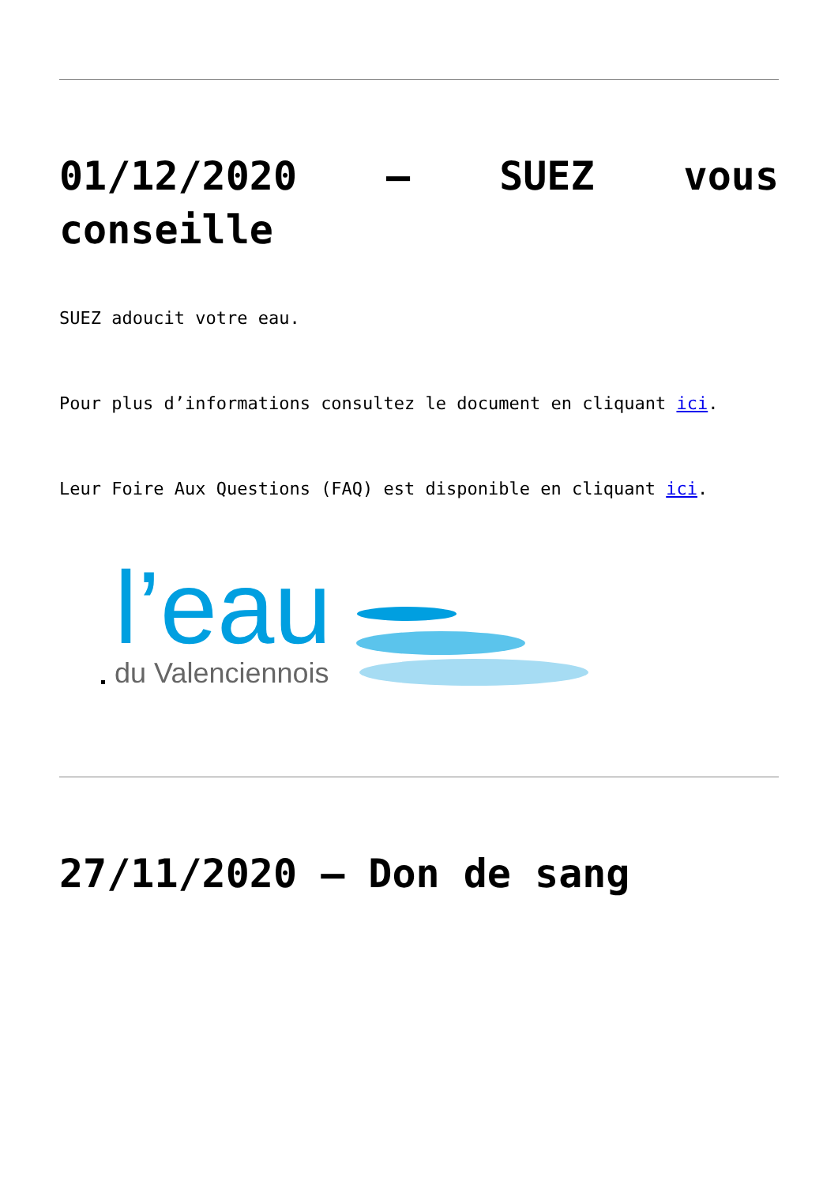01/12/2020 – SUEZ vous conseille
SUEZ adoucit votre eau.
Pour plus d’informations consultez le document en cliquant ici.
Leur Foire Aux Questions (FAQ) est disponible en cliquant ici.
l’eau
du Valenciennois
27/11/2020 – Don de sang